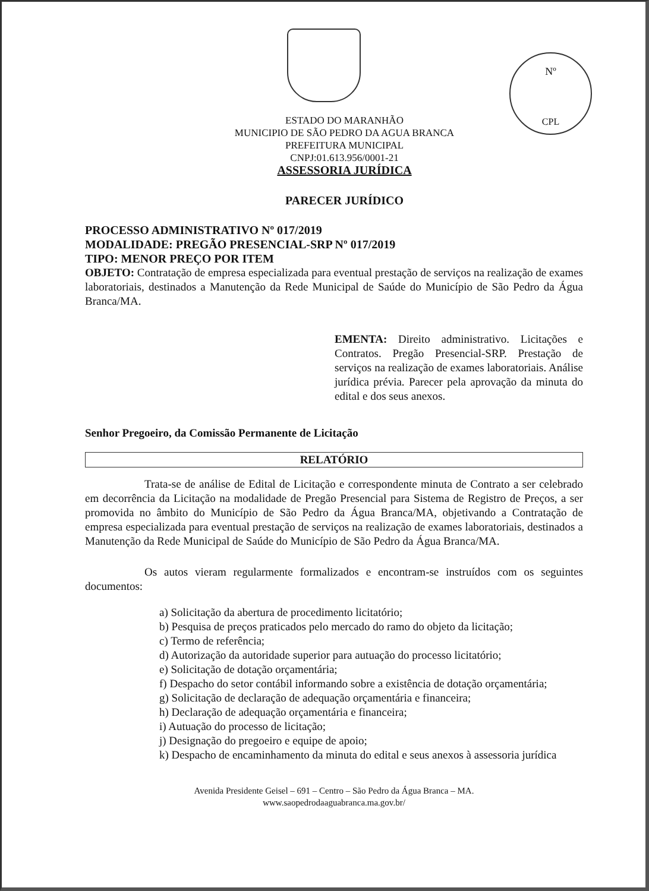Nº
CPL
ESTADO DO MARANHÃO
MUNICIPIO DE SÃO PEDRO DA AGUA BRANCA
PREFEITURA MUNICIPAL
CNPJ:01.613.956/0001-21
ASSESSORIA JURÍDICA
PARECER JURÍDICO
PROCESSO ADMINISTRATIVO Nº 017/2019
MODALIDADE: PREGÃO PRESENCIAL-SRP Nº 017/2019
TIPO: MENOR PREÇO POR ITEM
OBJETO: Contratação de empresa especializada para eventual prestação de serviços na realização de exames laboratoriais, destinados a Manutenção da Rede Municipal de Saúde do Município de São Pedro da Água Branca/MA.
EMENTA: Direito administrativo. Licitações e Contratos. Pregão Presencial-SRP. Prestação de serviços na realização de exames laboratoriais. Análise jurídica prévia. Parecer pela aprovação da minuta do edital e dos seus anexos.
Senhor Pregoeiro, da Comissão Permanente de Licitação
RELATÓRIO
Trata-se de análise de Edital de Licitação e correspondente minuta de Contrato a ser celebrado em decorrência da Licitação na modalidade de Pregão Presencial para Sistema de Registro de Preços, a ser promovida no âmbito do Município de São Pedro da Água Branca/MA, objetivando a Contratação de empresa especializada para eventual prestação de serviços na realização de exames laboratoriais, destinados a Manutenção da Rede Municipal de Saúde do Município de São Pedro da Água Branca/MA.
Os autos vieram regularmente formalizados e encontram-se instruídos com os seguintes documentos:
a) Solicitação da abertura de procedimento licitatório;
b) Pesquisa de preços praticados pelo mercado do ramo do objeto da licitação;
c) Termo de referência;
d) Autorização da autoridade superior para autuação do processo licitatório;
e) Solicitação de dotação orçamentária;
f) Despacho do setor contábil informando sobre a existência de dotação orçamentária;
g) Solicitação de declaração de adequação orçamentária e financeira;
h) Declaração de adequação orçamentária e financeira;
i) Autuação do processo de licitação;
j) Designação do pregoeiro e equipe de apoio;
k) Despacho de encaminhamento da minuta do edital e seus anexos à assessoria jurídica
Avenida Presidente Geisel – 691 – Centro – São Pedro da Água Branca – MA.
www.saopedrodaaguabranca.ma.gov.br/